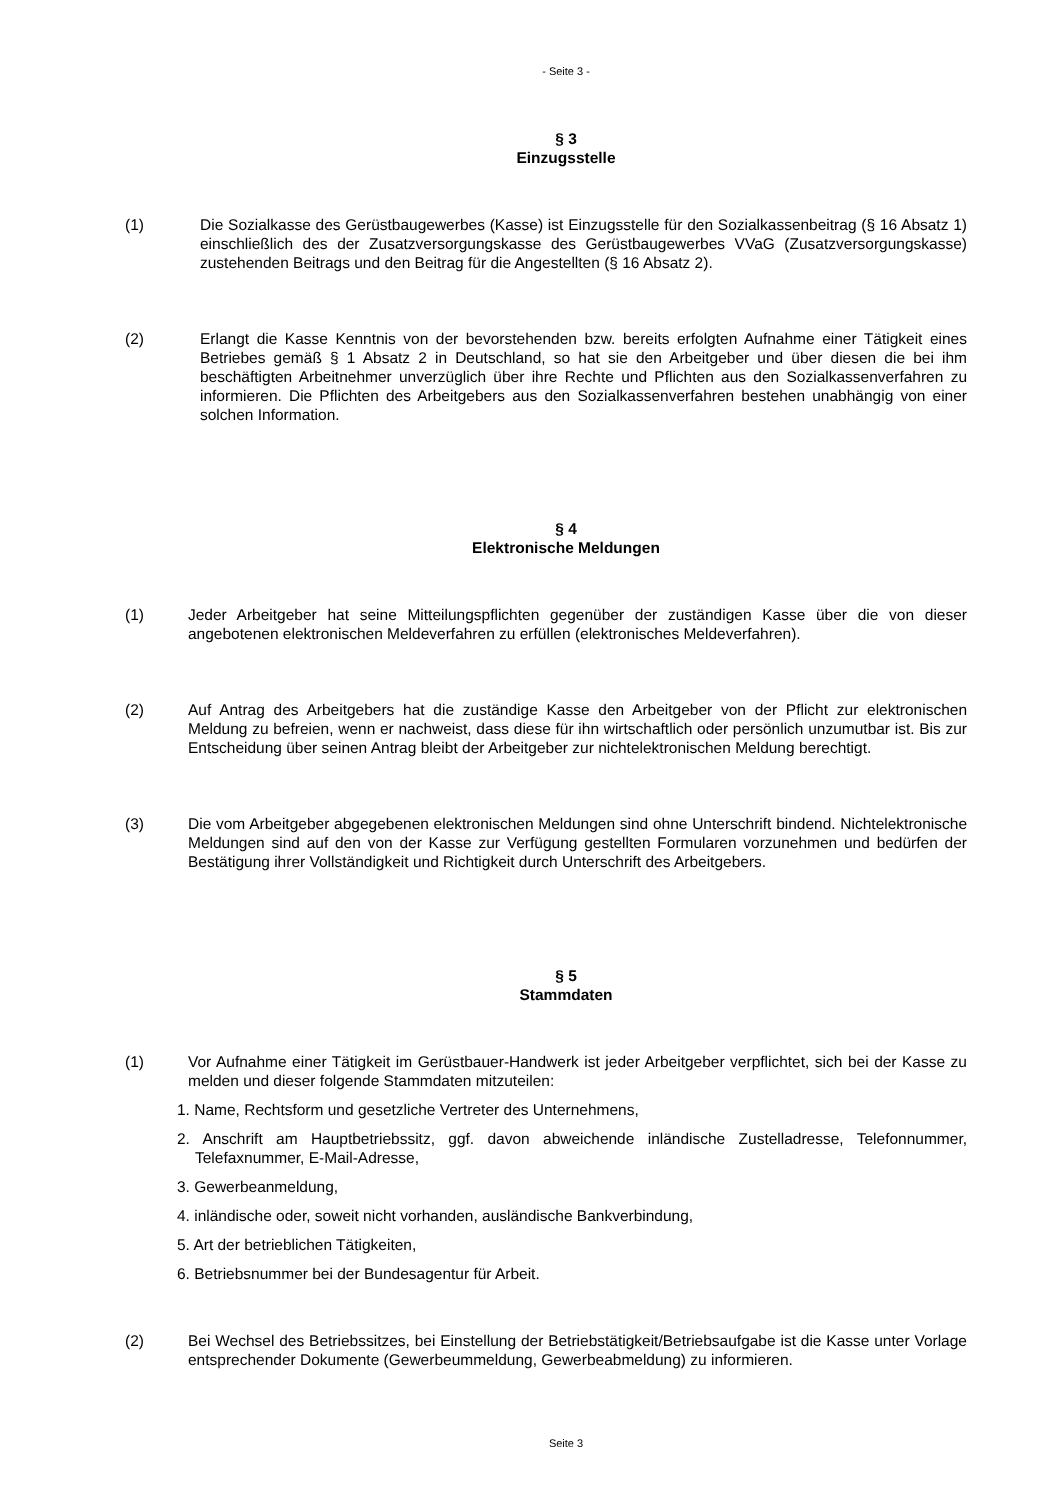- Seite 3 -
§ 3
Einzugsstelle
(1) Die Sozialkasse des Gerüstbaugewerbes (Kasse) ist Einzugsstelle für den Sozialkassenbeitrag (§ 16 Absatz 1) einschließlich des der Zusatzversorgungskasse des Gerüstbaugewerbes VVaG (Zusatzversorgungskasse) zustehenden Beitrags und den Beitrag für die Angestellten (§ 16 Absatz 2).
(2) Erlangt die Kasse Kenntnis von der bevorstehenden bzw. bereits erfolgten Aufnahme einer Tätigkeit eines Betriebes gemäß § 1 Absatz 2 in Deutschland, so hat sie den Arbeitgeber und über diesen die bei ihm beschäftigten Arbeitnehmer unverzüglich über ihre Rechte und Pflichten aus den Sozialkassenverfahren zu informieren. Die Pflichten des Arbeitgebers aus den Sozialkassenverfahren bestehen unabhängig von einer solchen Information.
§ 4
Elektronische Meldungen
(1) Jeder Arbeitgeber hat seine Mitteilungspflichten gegenüber der zuständigen Kasse über die von dieser angebotenen elektronischen Meldeverfahren zu erfüllen (elektronisches Meldeverfahren).
(2) Auf Antrag des Arbeitgebers hat die zuständige Kasse den Arbeitgeber von der Pflicht zur elektronischen Meldung zu befreien, wenn er nachweist, dass diese für ihn wirtschaftlich oder persönlich unzumutbar ist. Bis zur Entscheidung über seinen Antrag bleibt der Arbeitgeber zur nichtelektronischen Meldung berechtigt.
(3) Die vom Arbeitgeber abgegebenen elektronischen Meldungen sind ohne Unterschrift bindend. Nichtelektronische Meldungen sind auf den von der Kasse zur Verfügung gestellten Formularen vorzunehmen und bedürfen der Bestätigung ihrer Vollständigkeit und Richtigkeit durch Unterschrift des Arbeitgebers.
§ 5
Stammdaten
(1) Vor Aufnahme einer Tätigkeit im Gerüstbauer-Handwerk ist jeder Arbeitgeber verpflichtet, sich bei der Kasse zu melden und dieser folgende Stammdaten mitzuteilen:
1. Name, Rechtsform und gesetzliche Vertreter des Unternehmens,
2. Anschrift am Hauptbetriebssitz, ggf. davon abweichende inländische Zustelladresse, Telefonnummer, Telefaxnummer, E-Mail-Adresse,
3. Gewerbeanmeldung,
4. inländische oder, soweit nicht vorhanden, ausländische Bankverbindung,
5. Art der betrieblichen Tätigkeiten,
6. Betriebsnummer bei der Bundesagentur für Arbeit.
(2) Bei Wechsel des Betriebssitzes, bei Einstellung der Betriebstätigkeit/Betriebsaufgabe ist die Kasse unter Vorlage entsprechender Dokumente (Gewerbeummeldung, Gewerbeabmeldung) zu informieren.
Seite 3